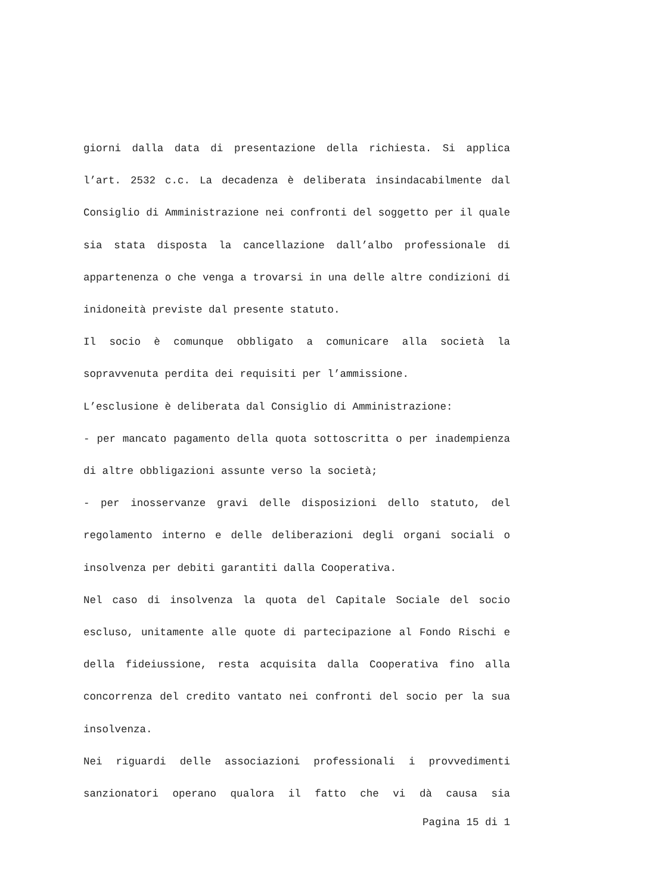giorni dalla data di presentazione della richiesta. Si applica l’art. 2532 c.c. La decadenza è deliberata insindacabilmente dal Consiglio di Amministrazione nei confronti del soggetto per il quale sia stata disposta la cancellazione dall’albo professionale di appartenenza o che venga a trovarsi in una delle altre condizioni di inidoneità previste dal presente statuto.
Il socio è comunque obbligato a comunicare alla società la sopravvenuta perdita dei requisiti per l’ammissione.
L’esclusione è deliberata dal Consiglio di Amministrazione:
- per mancato pagamento della quota sottoscritta o per inadempienza di altre obbligazioni assunte verso la società;
- per inosservanze gravi delle disposizioni dello statuto, del regolamento interno e delle deliberazioni degli organi sociali o insolvenza per debiti garantiti dalla Cooperativa.
Nel caso di insolvenza la quota del Capitale Sociale del socio escluso, unitamente alle quote di partecipazione al Fondo Rischi e della fideiussione, resta acquisita dalla Cooperativa fino alla concorrenza del credito vantato nei confronti del socio per la sua insolvenza.
Nei riguardi delle associazioni professionali i provvedimenti sanzionatori operano qualora il fatto che vi dà causa sia
Pagina 15 di 1